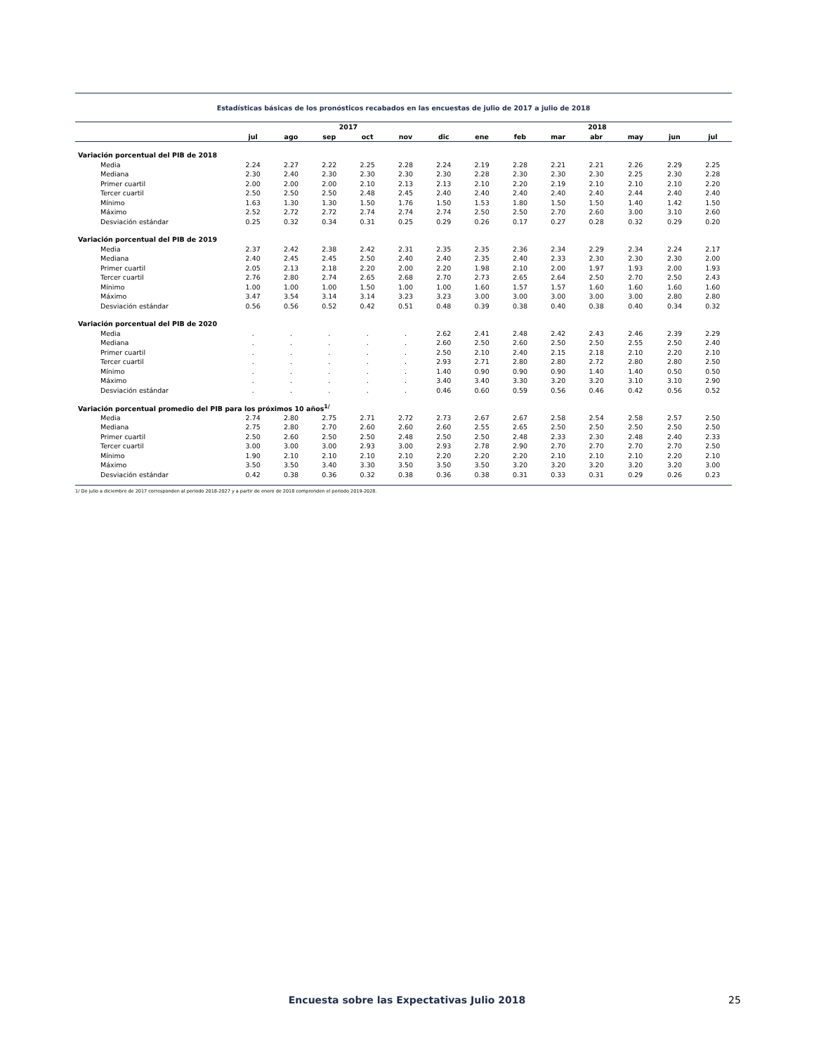Estadísticas básicas de los pronósticos recabados en las encuestas de julio de 2017 a julio de 2018
| | 2017 | | | | | | 2018 | | | | | | |
| --- | --- | --- | --- | --- | --- | --- | --- | --- | --- | --- | --- | --- | --- |
| | jul | ago | sep | oct | nov | dic | ene | feb | mar | abr | may | jun | jul |
| Variación porcentual del PIB de 2018 | | | | | | | | | | | | | |
| Media | 2.24 | 2.27 | 2.22 | 2.25 | 2.28 | 2.24 | 2.19 | 2.28 | 2.21 | 2.21 | 2.26 | 2.29 | 2.25 |
| Mediana | 2.30 | 2.40 | 2.30 | 2.30 | 2.30 | 2.30 | 2.28 | 2.30 | 2.30 | 2.30 | 2.25 | 2.30 | 2.28 |
| Primer cuartil | 2.00 | 2.00 | 2.00 | 2.10 | 2.13 | 2.13 | 2.10 | 2.20 | 2.19 | 2.10 | 2.10 | 2.10 | 2.20 |
| Tercer cuartil | 2.50 | 2.50 | 2.50 | 2.48 | 2.45 | 2.40 | 2.40 | 2.40 | 2.40 | 2.40 | 2.44 | 2.40 | 2.40 |
| Mínimo | 1.63 | 1.30 | 1.30 | 1.50 | 1.76 | 1.50 | 1.53 | 1.80 | 1.50 | 1.50 | 1.40 | 1.42 | 1.50 |
| Máximo | 2.52 | 2.72 | 2.72 | 2.74 | 2.74 | 2.74 | 2.50 | 2.50 | 2.70 | 2.60 | 3.00 | 3.10 | 2.60 |
| Desviación estándar | 0.25 | 0.32 | 0.34 | 0.31 | 0.25 | 0.29 | 0.26 | 0.17 | 0.27 | 0.28 | 0.32 | 0.29 | 0.20 |
| Variación porcentual del PIB de 2019 | | | | | | | | | | | | | |
| Media | 2.37 | 2.42 | 2.38 | 2.42 | 2.31 | 2.35 | 2.35 | 2.36 | 2.34 | 2.29 | 2.34 | 2.24 | 2.17 |
| Mediana | 2.40 | 2.45 | 2.45 | 2.50 | 2.40 | 2.40 | 2.35 | 2.40 | 2.33 | 2.30 | 2.30 | 2.30 | 2.00 |
| Primer cuartil | 2.05 | 2.13 | 2.18 | 2.20 | 2.00 | 2.20 | 1.98 | 2.10 | 2.00 | 1.97 | 1.93 | 2.00 | 1.93 |
| Tercer cuartil | 2.76 | 2.80 | 2.74 | 2.65 | 2.68 | 2.70 | 2.73 | 2.65 | 2.64 | 2.50 | 2.70 | 2.50 | 2.43 |
| Mínimo | 1.00 | 1.00 | 1.00 | 1.50 | 1.00 | 1.00 | 1.60 | 1.57 | 1.57 | 1.60 | 1.60 | 1.60 | 1.60 |
| Máximo | 3.47 | 3.54 | 3.14 | 3.14 | 3.23 | 3.23 | 3.00 | 3.00 | 3.00 | 3.00 | 3.00 | 2.80 | 2.80 |
| Desviación estándar | 0.56 | 0.56 | 0.52 | 0.42 | 0.51 | 0.48 | 0.39 | 0.38 | 0.40 | 0.38 | 0.40 | 0.34 | 0.32 |
| Variación porcentual del PIB de 2020 | | | | | | | | | | | | | |
| Media | . | . | . | . | . | 2.62 | 2.41 | 2.48 | 2.42 | 2.43 | 2.46 | 2.39 | 2.29 |
| Mediana | . | . | . | . | . | 2.60 | 2.50 | 2.60 | 2.50 | 2.50 | 2.55 | 2.50 | 2.40 |
| Primer cuartil | . | . | . | . | . | 2.50 | 2.10 | 2.40 | 2.15 | 2.18 | 2.10 | 2.20 | 2.10 |
| Tercer cuartil | . | . | . | . | . | 2.93 | 2.71 | 2.80 | 2.80 | 2.72 | 2.80 | 2.80 | 2.50 |
| Mínimo | . | . | . | . | . | 1.40 | 0.90 | 0.90 | 0.90 | 1.40 | 1.40 | 0.50 | 0.50 |
| Máximo | . | . | . | . | . | 3.40 | 3.40 | 3.30 | 3.20 | 3.20 | 3.10 | 3.10 | 2.90 |
| Desviación estándar | . | . | . | . | . | 0.46 | 0.60 | 0.59 | 0.56 | 0.46 | 0.42 | 0.56 | 0.52 |
| Variación porcentual promedio del PIB para los próximos 10 años<sup>1/</sup> | | | | | | | | | | | | | |
| Media | 2.74 | 2.80 | 2.75 | 2.71 | 2.72 | 2.73 | 2.67 | 2.67 | 2.58 | 2.54 | 2.58 | 2.57 | 2.50 |
| Mediana | 2.75 | 2.80 | 2.70 | 2.60 | 2.60 | 2.60 | 2.55 | 2.65 | 2.50 | 2.50 | 2.50 | 2.50 | 2.50 |
| Primer cuartil | 2.50 | 2.60 | 2.50 | 2.50 | 2.48 | 2.50 | 2.50 | 2.48 | 2.33 | 2.30 | 2.48 | 2.40 | 2.33 |
| Tercer cuartil | 3.00 | 3.00 | 3.00 | 2.93 | 3.00 | 2.93 | 2.78 | 2.90 | 2.70 | 2.70 | 2.70 | 2.70 | 2.50 |
| Mínimo | 1.90 | 2.10 | 2.10 | 2.10 | 2.10 | 2.20 | 2.20 | 2.20 | 2.10 | 2.10 | 2.10 | 2.20 | 2.10 |
| Máximo | 3.50 | 3.50 | 3.40 | 3.30 | 3.50 | 3.50 | 3.50 | 3.20 | 3.20 | 3.20 | 3.20 | 3.20 | 3.00 |
| Desviación estándar | 0.42 | 0.38 | 0.36 | 0.32 | 0.38 | 0.36 | 0.38 | 0.31 | 0.33 | 0.31 | 0.29 | 0.26 | 0.23 |
1/ De julio a diciembre de 2017 corresponden al periodo 2018-2027 y a partir de enero de 2018 comprenden el periodo 2019-2028.
Encuesta sobre las Expectativas Julio 2018 25